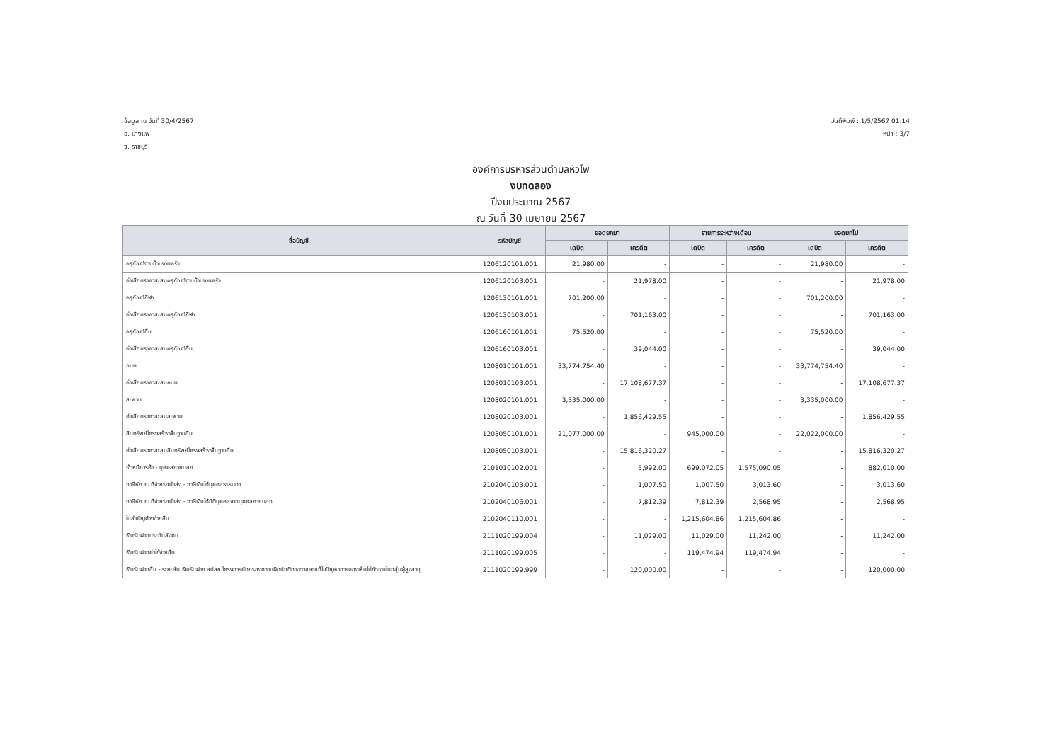ข้อมูล ณ วันที่ 30/4/2567
อ. บางแพ
จ. ราชบุรี
วันที่พิมพ์ : 1/5/2567 01:14
หน้า : 3/7
องค์การบริหารส่วนตำบลหัวโพ
งบทดลอง
ปีงบประมาณ 2567
ณ วันที่ 30 เมษายน 2567
| ชื่อบัญชี | รหัสบัญชี | ยอดยกมา | | รายการระหว่างเดือน | | ยอดยกไป | |
| --- | --- | --- | --- | --- | --- | --- | --- |
| | | เดบิต | เครดิต | เดบิต | เครดิต | เดบิต | เครดิต |
| ครุภัณฑ์งานบ้านงานครัว | 1206120101.001 | 21,980.00 | - | - | - | 21,980.00 | - |
| ค่าเสื่อมราคาสะสมครุภัณฑ์งานบ้านงานครัว | 1206120103.001 | - | 21,978.00 | - | - | - | 21,978.00 |
| ครุภัณฑ์กีฬา | 1206130101.001 | 701,200.00 | - | - | - | 701,200.00 | - |
| ค่าเสื่อมราคาสะสมครุภัณฑ์กีฬา | 1206130103.001 | - | 701,163.00 | - | - | - | 701,163.00 |
| ครุภัณฑ์อื่น | 1206160101.001 | 75,520.00 | - | - | - | 75,520.00 | - |
| ค่าเสื่อมราคาสะสมครุภัณฑ์อื่น | 1206160103.001 | - | 39,044.00 | - | - | - | 39,044.00 |
| ถนน | 1208010101.001 | 33,774,754.40 | - | - | - | 33,774,754.40 | - |
| ค่าเสื่อมราคาสะสมถนน | 1208010103.001 | - | 17,108,677.37 | - | - | - | 17,108,677.37 |
| สะพาน | 1208020101.001 | 3,335,000.00 | - | - | - | 3,335,000.00 | - |
| ค่าเสื่อมราคาสะสมสะพาน | 1208020103.001 | - | 1,856,429.55 | - | - | - | 1,856,429.55 |
| สินทรัพย์โครงสร้างพื้นฐานอื่น | 1208050101.001 | 21,077,000.00 | - | 945,000.00 | - | 22,022,000.00 | - |
| ค่าเสื่อมราคาสะสมสินทรัพย์โครงสร้างพื้นฐานอื่น | 1208050103.001 | - | 15,816,320.27 | - | - | - | 15,816,320.27 |
| เจ้าหนี้การค้า - บุคคลภายนอก | 2101010102.001 | - | 5,992.00 | 699,072.05 | 1,575,090.05 | - | 882,010.00 |
| ภาษีหัก ณ ที่จ่ายรอนำส่ง - ภาษีเงินได้บุคคลธรรมดา | 2102040103.001 | - | 1,007.50 | 1,007.50 | 3,013.60 | - | 3,013.60 |
| ภาษีหัก ณ ที่จ่ายรอนำส่ง - ภาษีเงินได้นิติบุคคลจากบุคคลภายนอก | 2102040106.001 | - | 7,812.39 | 7,812.39 | 2,568.95 | - | 2,568.95 |
| ใบสำคัญค้างจ่ายอื่น | 2102040110.001 | - | - | 1,215,604.86 | 1,215,604.86 | - | - |
| เงินรับฝากประกันสังคม | 2111020199.004 | - | 11,029.00 | 11,029.00 | 11,242.00 | - | 11,242.00 |
| เงินรับฝากค่าใช้จ่ายอื่น | 2111020199.005 | - | - | 119,474.94 | 119,474.94 | - | - |
| เงินรับฝากอื่น - ระยะสั้น เงินรับฝาก สปสช.โครงการคัดกรองความผิดปกติทางตาและแก้ไขปัญหาการมองเห็นไม่ชัดเจนในกลุ่มผู้สูงอายุ | 2111020199.999 | - | 120,000.00 | - | - | - | 120,000.00 |